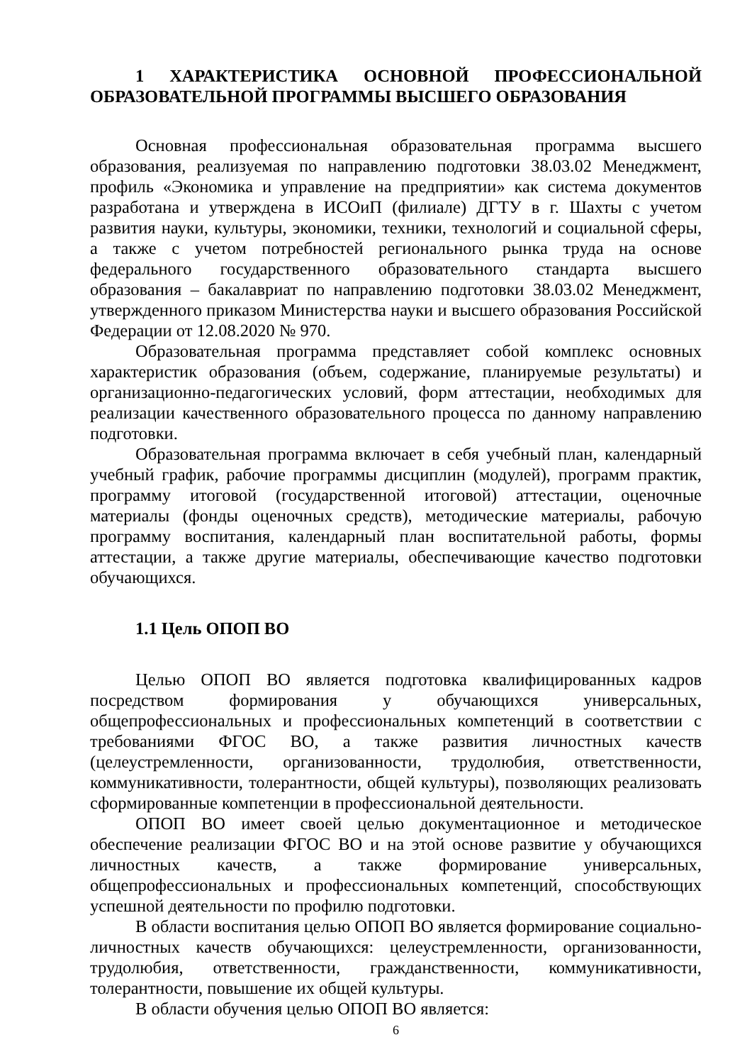1 ХАРАКТЕРИСТИКА ОСНОВНОЙ ПРОФЕССИОНАЛЬНОЙ ОБРАЗОВАТЕЛЬНОЙ ПРОГРАММЫ ВЫСШЕГО ОБРАЗОВАНИЯ
Основная профессиональная образовательная программа высшего образования, реализуемая по направлению подготовки 38.03.02 Менеджмент, профиль «Экономика и управление на предприятии» как система документов разработана и утверждена в ИСОиП (филиале) ДГТУ в г. Шахты с учетом развития науки, культуры, экономики, техники, технологий и социальной сферы, а также с учетом потребностей регионального рынка труда на основе федерального государственного образовательного стандарта высшего образования – бакалавриат по направлению подготовки 38.03.02 Менеджмент, утвержденного приказом Министерства науки и высшего образования Российской Федерации от 12.08.2020 № 970.
Образовательная программа представляет собой комплекс основных характеристик образования (объем, содержание, планируемые результаты) и организационно-педагогических условий, форм аттестации, необходимых для реализации качественного образовательного процесса по данному направлению подготовки.
Образовательная программа включает в себя учебный план, календарный учебный график, рабочие программы дисциплин (модулей), программ практик, программу итоговой (государственной итоговой) аттестации, оценочные материалы (фонды оценочных средств), методические материалы, рабочую программу воспитания, календарный план воспитательной работы, формы аттестации, а также другие материалы, обеспечивающие качество подготовки обучающихся.
1.1 Цель ОПОП ВО
Целью ОПОП ВО является подготовка квалифицированных кадров посредством формирования у обучающихся универсальных, общепрофессиональных и профессиональных компетенций в соответствии с требованиями ФГОС ВО, а также развития личностных качеств (целеустремленности, организованности, трудолюбия, ответственности, коммуникативности, толерантности, общей культуры), позволяющих реализовать сформированные компетенции в профессиональной деятельности.
ОПОП ВО имеет своей целью документационное и методическое обеспечение реализации ФГОС ВО и на этой основе развитие у обучающихся личностных качеств, а также формирование универсальных, общепрофессиональных и профессиональных компетенций, способствующих успешной деятельности по профилю подготовки.
В области воспитания целью ОПОП ВО является формирование социально-личностных качеств обучающихся: целеустремленности, организованности, трудолюбия, ответственности, гражданственности, коммуникативности, толерантности, повышение их общей культуры.
В области обучения целью ОПОП ВО является:
6